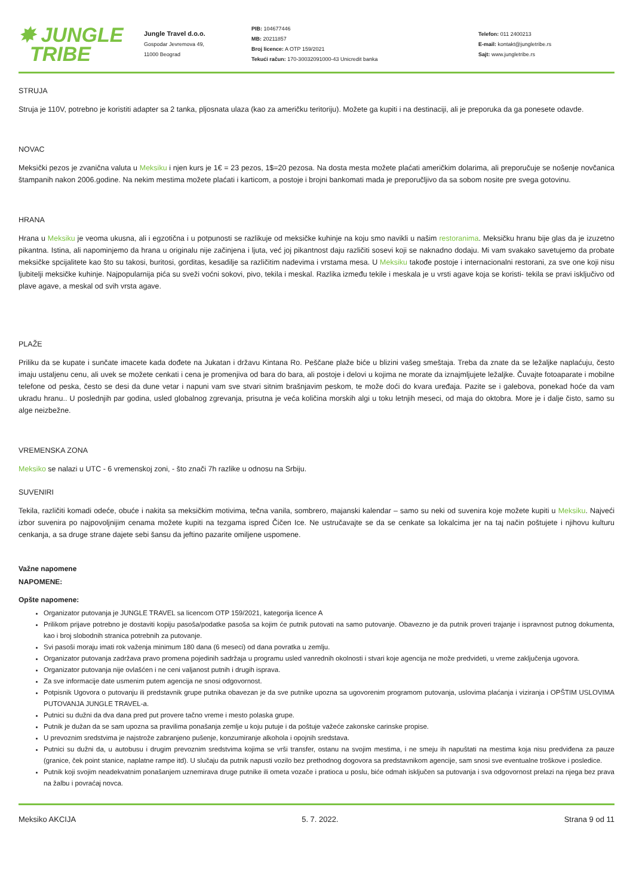✸ JUNGLE
TRIBE
Jungle Travel d.o.o.
Gospodar Jevremova 49,
11000 Beograd
PIB: 104677446
MB: 20211857
Broj licence: A OTP 159/2021
Tekući račun: 170-30032091000-43 Unicredit banka
Telefon: 011 2400213
E-mail: kontakt@jungletribe.rs
Sajt: www.jungletribe.rs
STRUJA
Struja je 110V, potrebno je koristiti adapter sa 2 tanka, pljosnata ulaza (kao za američku teritoriju). Možete ga kupiti i na destinaciji, ali je preporuka da ga ponesete odavde.
NOVAC
Meksički pezos je zvanična valuta u Meksiku i njen kurs je 1€ = 23 pezos, 1$=20 pezosa. Na dosta mesta možete plaćati američkim dolarima, ali preporučuje se nošenje novčanica štampanih nakon 2006.godine. Na nekim mestima možete plaćati i karticom, a postoje i brojni bankomati mada je preporučljivo da sa sobom nosite pre svega gotovinu.
HRANA
Hrana u Meksiku je veoma ukusna, ali i egzotična i u potpunosti se razlikuje od meksičke kuhinje na koju smo navikli u našim restoranima. Meksičku hranu bije glas da je izuzetno pikantna. Istina, ali napominjemo da hrana u originalu nije začinjena i ljuta, već joj pikantnost daju različiti sosevi koji se naknadno dodaju. Mi vam svakako savetujemo da probate meksičke spcijalitete kao što su takosi, buritosi, gorditas, kesadilje sa različitim nadevima i vrstama mesa. U Meksiku takođe postoje i internacionalni restorani, za sve one koji nisu ljubitelji meksičke kuhinje. Najpopularnija pića su sveži voćni sokovi, pivo, tekila i meskal. Razlika između tekile i meskala je u vrsti agave koja se koristi- tekila se pravi isključivo od plave agave, a meskal od svih vrsta agave.
PLAŽE
Priliku da se kupate i sunčate imacete kada dođete na Jukatan i državu Kintana Ro. Peščane plaže biće u blizini vašeg smeštaja. Treba da znate da se ležaljke naplaćuju, često imaju ustaljenu cenu, ali uvek se možete cenkati i cena je promenjiva od bara do bara, ali postoje i delovi u kojima ne morate da iznajmljujete ležaljke. Čuvajte fotoaparate i mobilne telefone od peska, često se desi da dune vetar i napuni vam sve stvari sitnim brašnjavim peskom, te može doći do kvara uređaja. Pazite se i galebova, ponekad hoće da vam ukradu hranu.. U poslednjih par godina, usled globalnog zgrevanja, prisutna je veća količina morskih algi u toku letnjih meseci, od maja do oktobra. More je i dalje čisto, samo su alge neizbežne.
VREMENSKA ZONA
Meksiko se nalazi u UTC - 6 vremenskoj zoni, - što znači 7h razlike u odnosu na Srbiju.
SUVENIRI
Tekila, različiti komadi odeće, obuće i nakita sa meksičkim motivima, tečna vanila, sombrero, majanski kalendar – samo su neki od suvenira koje možete kupiti u Meksiku. Najveći izbor suvenira po najpovoljnijim cenama možete kupiti na tezgama ispred Čičen Ice. Ne ustručavajte se da se cenkate sa lokalcima jer na taj način poštujete i njihovu kulturu cenkanja, a sa druge strane dajete sebi šansu da jeftino pazarite omiljene uspomene.
Važne napomene
NAPOMENE:
Opšte napomene:
Organizator putovanja je JUNGLE TRAVEL sa licencom OTP 159/2021, kategorija licence A
Prilikom prijave potrebno je dostaviti kopiju pasoša/podatke pasoša sa kojim će putnik putovati na samo putovanje. Obavezno je da putnik proveri trajanje i ispravnost putnog dokumenta, kao i broj slobodnih stranica potrebnih za putovanje.
Svi pasoši moraju imati rok važenja minimum 180 dana (6 meseci) od dana povratka u zemlju.
Organizator putovanja zadržava pravo promena pojedinih sadržaja u programu usled vanrednih okolnosti i stvari koje agencija ne može predvideti, u vreme zaključenja ugovora.
Organizator putovanja nije ovlašćen i ne ceni valjanost putnih i drugih isprava.
Za sve informacije date usmenim putem agencija ne snosi odgovornost.
Potpisnik Ugovora o putovanju ili predstavnik grupe putnika obavezan je da sve putnike upozna sa ugovorenim programom putovanja, uslovima plaćanja i viziranja i OPŠTIM USLOVIMA PUTOVANJA JUNGLE TRAVEL-a.
Putnici su dužni da dva dana pred put provere tačno vreme i mesto polaska grupe.
Putnik je dužan da se sam upozna sa pravilima ponašanja zemlje u koju putuje i da poštuje važeće zakonske carinske propise.
U prevoznim sredstvima je najstrože zabranjeno pušenje, konzumiranje alkohola i opojnih sredstava.
Putnici su dužni da, u autobusu i drugim prevoznim sredstvima kojima se vrši transfer, ostanu na svojim mestima, i ne smeju ih napuštati na mestima koja nisu predviđena za pauze (granice, ček point stanice, naplatne rampe itd). U slučaju da putnik napusti vozilo bez prethodnog dogovora sa predstavnikom agencije, sam snosi sve eventualne troškove i posledice.
Putnik koji svojim neadekvatnim ponašanjem uznemirava druge putnike ili ometa vozače i pratioca u poslu, biće odmah isključen sa putovanja i sva odgovornost prelazi na njega bez prava na žalbu i povraćaj novca.
Meksiko AKCIJA 5. 7. 2022. Strana 9 od 11